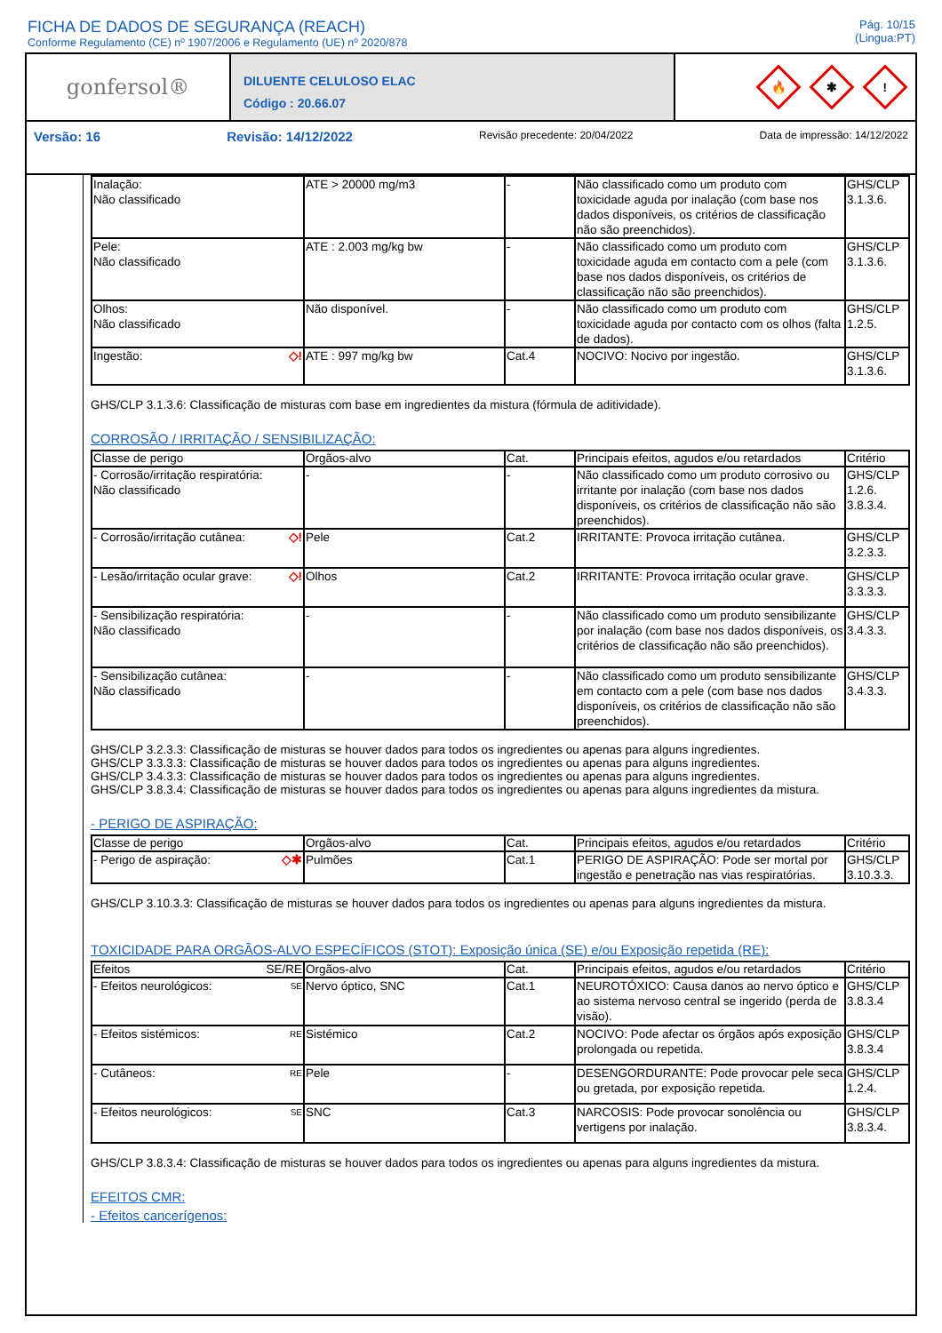FICHA DE DADOS DE SEGURANÇA (REACH)
Conforme Regulamento (CE) nº 1907/2006 e Regulamento (UE) nº 2020/878
Pág. 10/15
(Lingua:PT)
gonfersol®
DILUENTE CELULOSO ELAC
Código : 20.66.07
🔥
✱
!
Versão: 16 Revisão: 14/12/2022 Revisão precedente: 20/04/2022 Data de impressão: 14/12/2022
| Inalação: Não classificado | ATE > 20000 mg/m3 | - | Não classificado como um produto com toxicidade aguda por inalação (com base nos dados disponíveis, os critérios de classificação não são preenchidos). | GHS/CLP 3.1.3.6. |
| Pele: Não classificado | ATE : 2.003 mg/kg bw | - | Não classificado como um produto com toxicidade aguda em contacto com a pele (com base nos dados disponíveis, os critérios de classificação não são preenchidos). | GHS/CLP 3.1.3.6. |
| Olhos: Não classificado | Não disponível. | - | Não classificado como um produto com toxicidade aguda por contacto com os olhos (falta de dados). | GHS/CLP 1.2.5. |
| Ingestão: ◇! | ATE : 997 mg/kg bw | Cat.4 | NOCIVO: Nocivo por ingestão. | GHS/CLP 3.1.3.6. |
GHS/CLP 3.1.3.6: Classificação de misturas com base em ingredientes da mistura (fórmula de aditividade).
CORROSÃO / IRRITAÇÃO / SENSIBILIZAÇÃO:
| Classe de perigo | Orgãos-alvo | Cat. | Principais efeitos, agudos e/ou retardados | Critério |
| --- | --- | --- | --- | --- |
| - Corrosão/irritação respiratória: Não classificado | - | - | Não classificado como um produto corrosivo ou irritante por inalação (com base nos dados disponíveis, os critérios de classificação não são preenchidos). | GHS/CLP 1.2.6. 3.8.3.4. |
| - Corrosão/irritação cutânea: ◇! | Pele | Cat.2 | IRRITANTE: Provoca irritação cutânea. | GHS/CLP 3.2.3.3. |
| - Lesão/irritação ocular grave: ◇! | Olhos | Cat.2 | IRRITANTE: Provoca irritação ocular grave. | GHS/CLP 3.3.3.3. |
| - Sensibilização respiratória: Não classificado | - | - | Não classificado como um produto sensibilizante por inalação (com base nos dados disponíveis, os critérios de classificação não são preenchidos). | GHS/CLP 3.4.3.3. |
| - Sensibilização cutânea: Não classificado | - | - | Não classificado como um produto sensibilizante em contacto com a pele (com base nos dados disponíveis, os critérios de classificação não são preenchidos). | GHS/CLP 3.4.3.3. |
GHS/CLP 3.2.3.3: Classificação de misturas se houver dados para todos os ingredientes ou apenas para alguns ingredientes.
GHS/CLP 3.3.3.3: Classificação de misturas se houver dados para todos os ingredientes ou apenas para alguns ingredientes.
GHS/CLP 3.4.3.3: Classificação de misturas se houver dados para todos os ingredientes ou apenas para alguns ingredientes.
GHS/CLP 3.8.3.4: Classificação de misturas se houver dados para todos os ingredientes ou apenas para alguns ingredientes da mistura.
- PERIGO DE ASPIRAÇÃO:
| Classe de perigo | Orgãos-alvo | Cat. | Principais efeitos, agudos e/ou retardados | Critério |
| --- | --- | --- | --- | --- |
| - Perigo de aspiração: ◇✱ | Pulmões | Cat.1 | PERIGO DE ASPIRAÇÃO: Pode ser mortal por ingestão e penetração nas vias respiratórias. | GHS/CLP 3.10.3.3. |
GHS/CLP 3.10.3.3: Classificação de misturas se houver dados para todos os ingredientes ou apenas para alguns ingredientes da mistura.
TOXICIDADE PARA ORGÃOS-ALVO ESPECÍFICOS (STOT): Exposição única (SE) e/ou Exposição repetida (RE):
| Efeitos SE/RE | Orgãos-alvo | Cat. | Principais efeitos, agudos e/ou retardados | Critério |
| --- | --- | --- | --- | --- |
| - Efeitos neurológicos: SE | Nervo óptico, SNC | Cat.1 | NEUROTÓXICO: Causa danos ao nervo óptico e ao sistema nervoso central se ingerido (perda de visão). | GHS/CLP 3.8.3.4 |
| - Efeitos sistémicos: RE | Sistémico | Cat.2 | NOCIVO: Pode afectar os órgãos após exposição prolongada ou repetida. | GHS/CLP 3.8.3.4 |
| - Cutâneos: RE | Pele | - | DESENGORDURANTE: Pode provocar pele seca ou gretada, por exposição repetida. | GHS/CLP 1.2.4. |
| - Efeitos neurológicos: SE | SNC | Cat.3 | NARCOSIS: Pode provocar sonolência ou vertigens por inalação. | GHS/CLP 3.8.3.4. |
GHS/CLP 3.8.3.4: Classificação de misturas se houver dados para todos os ingredientes ou apenas para alguns ingredientes da mistura.
EFEITOS CMR:
- Efeitos cancerígenos: